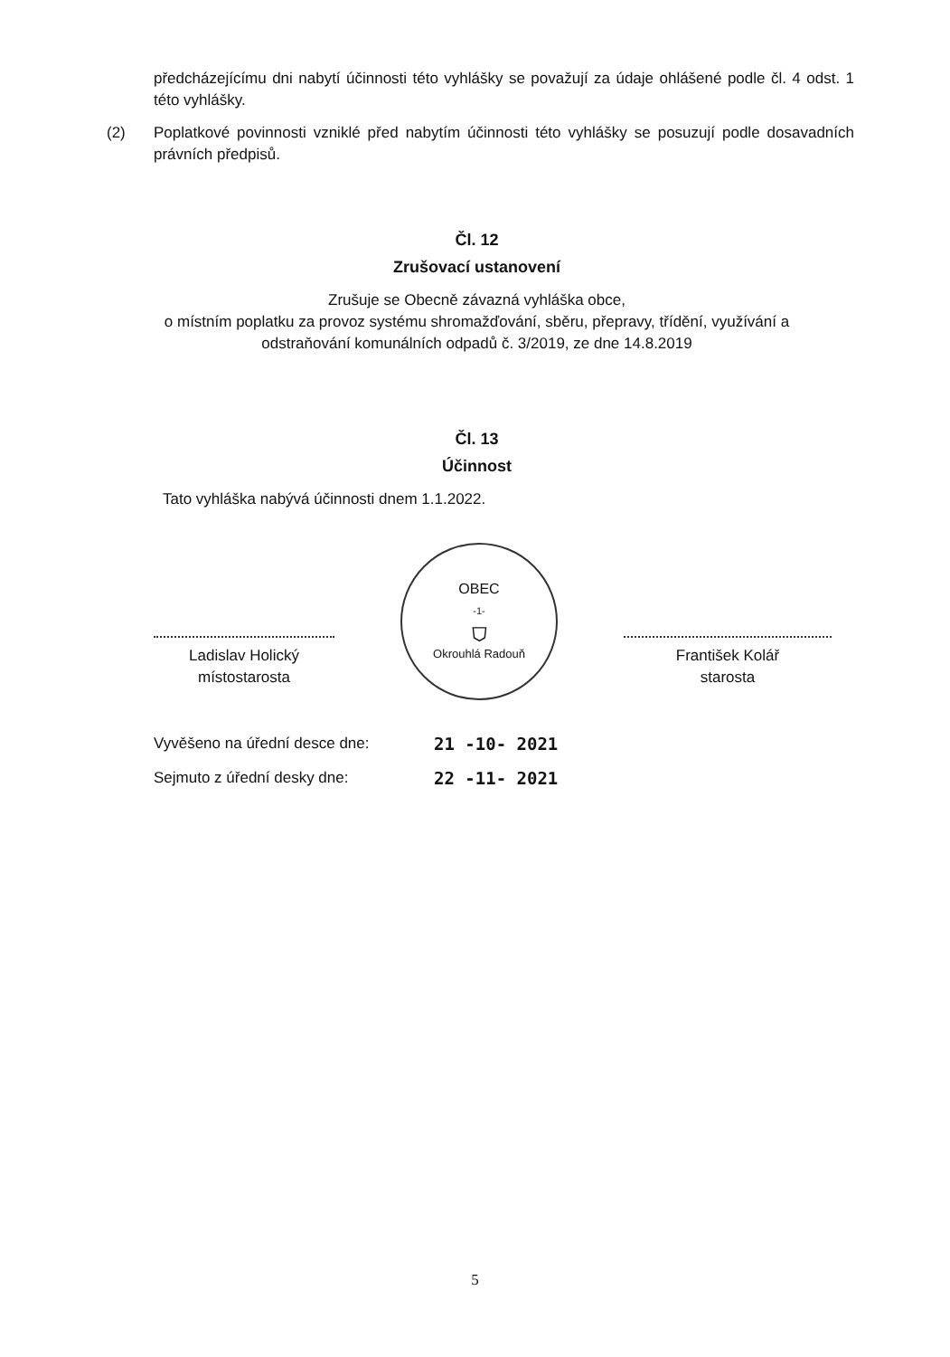předcházejícímu dni nabytí účinnosti této vyhlášky se považují za údaje ohlášené podle čl. 4 odst. 1 této vyhlášky.
(2) Poplatkové povinnosti vzniklé před nabytím účinnosti této vyhlášky se posuzují podle dosavadních právních předpisů.
Čl. 12
Zrušovací ustanovení
Zrušuje se Obecně závazná vyhláška obce,
o místním poplatku za provoz systému shromažďování, sběru, přepravy, třídění, využívání a odstraňování komunálních odpadů č. 3/2019, ze dne 14.8.2019
Čl. 13
Účinnost
Tato vyhláška nabývá účinnosti dnem 1.1.2022.
Ladislav Holický
místostarosta
OBEC
-1-
⛉
Okrouhlá Radouň
František Kolář
starosta
Vyvěšeno na úřední desce dne: 21 -10- 2021 Sejmuto z úřední desky dne: 22 -11- 2021
5